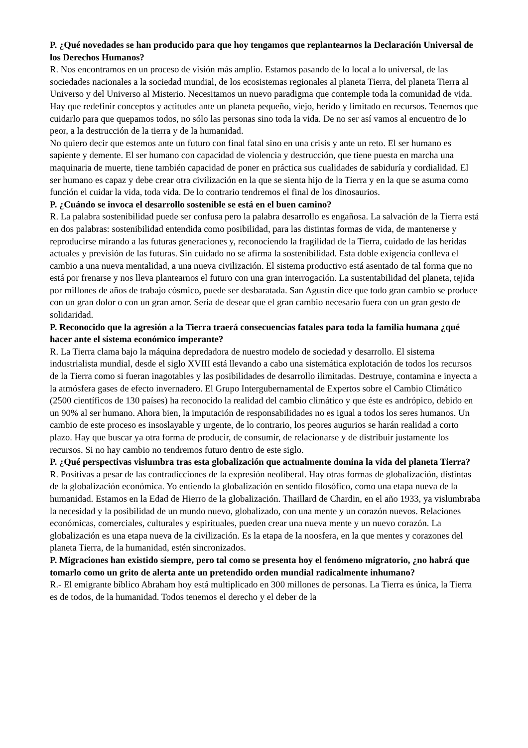P. ¿Qué novedades se han producido para que hoy tengamos que replantearnos la Declaración Universal de los Derechos Humanos?
R. Nos encontramos en un proceso de visión más amplio. Estamos pasando de lo local a lo universal, de las sociedades nacionales a la sociedad mundial, de los ecosistemas regionales al planeta Tierra, del planeta Tierra al Universo y del Universo al Misterio. Necesitamos un nuevo paradigma que contemple toda la comunidad de vida. Hay que redefinir conceptos y actitudes ante un planeta pequeño, viejo, herido y limitado en recursos. Tenemos que cuidarlo para que quepamos todos, no sólo las personas sino toda la vida. De no ser así vamos al encuentro de lo peor, a la destrucción de la tierra y de la humanidad.
No quiero decir que estemos ante un futuro con final fatal sino en una crisis y ante un reto. El ser humano es sapiente y demente. El ser humano con capacidad de violencia y destrucción, que tiene puesta en marcha una maquinaria de muerte, tiene también capacidad de poner en práctica sus cualidades de sabiduría y cordialidad. El ser humano es capaz y debe crear otra civilización en la que se sienta hijo de la Tierra y en la que se asuma como función el cuidar la vida, toda vida. De lo contrario tendremos el final de los dinosaurios.
P. ¿Cuándo se invoca el desarrollo sostenible se está en el buen camino?
R. La palabra sostenibilidad puede ser confusa pero la palabra desarrollo es engañosa. La salvación de la Tierra está en dos palabras: sostenibilidad entendida como posibilidad, para las distintas formas de vida, de mantenerse y reproducirse mirando a las futuras generaciones y, reconociendo la fragilidad de la Tierra, cuidado de las heridas actuales y previsión de las futuras. Sin cuidado no se afirma la sostenibilidad. Esta doble exigencia conlleva el cambio a una nueva mentalidad, a una nueva civilización. El sistema productivo está asentado de tal forma que no está por frenarse y nos lleva plantearnos el futuro con una gran interrogación. La sustentabilidad del planeta, tejida por millones de años de trabajo cósmico, puede ser desbaratada. San Agustín dice que todo gran cambio se produce con un gran dolor o con un gran amor. Sería de desear que el gran cambio necesario fuera con un gran gesto de solidaridad.
P. Reconocido que la agresión a la Tierra traerá consecuencias fatales para toda la familia humana ¿qué hacer ante el sistema económico imperante?
R. La Tierra clama bajo la máquina depredadora de nuestro modelo de sociedad y desarrollo. El sistema industrialista mundial, desde el siglo XVIII está llevando a cabo una sistemática explotación de todos los recursos de la Tierra como si fueran inagotables y las posibilidades de desarrollo ilimitadas. Destruye, contamina e inyecta a la atmósfera gases de efecto invernadero. El Grupo Intergubernamental de Expertos sobre el Cambio Climático (2500 científicos de 130 países) ha reconocido la realidad del cambio climático y que éste es andrópico, debido en un 90% al ser humano. Ahora bien, la imputación de responsabilidades no es igual a todos los seres humanos. Un cambio de este proceso es insoslayable y urgente, de lo contrario, los peores augurios se harán realidad a corto plazo. Hay que buscar ya otra forma de producir, de consumir, de relacionarse y de distribuir justamente los recursos. Si no hay cambio no tendremos futuro dentro de este siglo.
P. ¿Qué perspectivas vislumbra tras esta globalización que actualmente domina la vida del planeta Tierra?
R. Positivas a pesar de las contradicciones de la expresión neoliberal. Hay otras formas de globalización, distintas de la globalización económica. Yo entiendo la globalización en sentido filosófico, como una etapa nueva de la humanidad. Estamos en la Edad de Hierro de la globalización. Thaillard de Chardin, en el año 1933, ya vislumbraba la necesidad y la posibilidad de un mundo nuevo, globalizado, con una mente y un corazón nuevos. Relaciones económicas, comerciales, culturales y espirituales, pueden crear una nueva mente y un nuevo corazón. La globalización es una etapa nueva de la civilización. Es la etapa de la noosfera, en la que mentes y corazones del planeta Tierra, de la humanidad, estén sincronizados.
P. Migraciones han existido siempre, pero tal como se presenta hoy el fenómeno migratorio, ¿no habrá que tomarlo como un grito de alerta ante un pretendido orden mundial radicalmente inhumano?
R.- El emigrante bíblico Abraham hoy está multiplicado en 300 millones de personas. La Tierra es única, la Tierra es de todos, de la humanidad. Todos tenemos el derecho y el deber de la